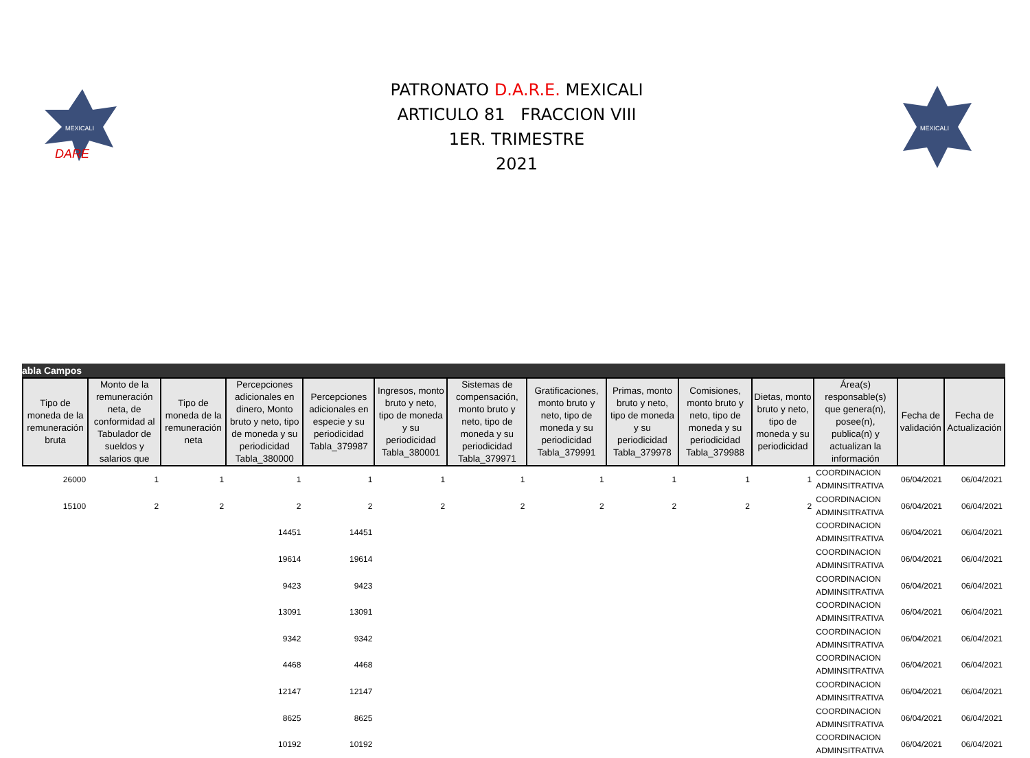MEXICALI
DARE
PATRONATO D.A.R.E. MEXICALI
ARTICULO 81 FRACCION VIII
1ER. TRIMESTRE
2021
MEXICALI
abla Campos
| Tipo de moneda de la remuneración bruta | Monto de la remuneración neta, de conformidad al Tabulador de sueldos y salarios que | Tipo de moneda de la remuneración neta | Percepciones adicionales en dinero, Monto bruto y neto, tipo de moneda y su periodicidad Tabla_380000 | Percepciones adicionales en especie y su periodicidad Tabla_379987 | Ingresos, monto bruto y neto, tipo de moneda y su periodicidad Tabla_380001 | Sistemas de compensación, monto bruto y neto, tipo de moneda y su periodicidad Tabla_379971 | Gratificaciones, monto bruto y neto, tipo de moneda y su periodicidad Tabla_379991 | Primas, monto bruto y neto, tipo de moneda y su periodicidad Tabla_379978 | Comisiones, monto bruto y neto, tipo de moneda y su periodicidad Tabla_379988 | Dietas, monto bruto y neto, tipo de moneda y su periodicidad | Área(s) responsable(s) que genera(n), posee(n), publica(n) y actualizan la información | Fecha de validación | Fecha de Actualización |
| --- | --- | --- | --- | --- | --- | --- | --- | --- | --- | --- | --- | --- | --- |
| 26000 | 1 | 1 | 1 | 1 | 1 | 1 | 1 | 1 | 1 | 1 | COORDINACION ADMINSITRATIVA | 06/04/2021 | 06/04/2021 |
| 15100 | 2 | 2 | 2 | 2 | 2 | 2 | 2 | 2 | 2 | 2 | COORDINACION ADMINSITRATIVA | 06/04/2021 | 06/04/2021 |
| | | | 14451 | 14451 | | | | | | | COORDINACION ADMINSITRATIVA | 06/04/2021 | 06/04/2021 |
| | | | 19614 | 19614 | | | | | | | COORDINACION ADMINSITRATIVA | 06/04/2021 | 06/04/2021 |
| | | | 9423 | 9423 | | | | | | | COORDINACION ADMINSITRATIVA | 06/04/2021 | 06/04/2021 |
| | | | 13091 | 13091 | | | | | | | COORDINACION ADMINSITRATIVA | 06/04/2021 | 06/04/2021 |
| | | | 9342 | 9342 | | | | | | | COORDINACION ADMINSITRATIVA | 06/04/2021 | 06/04/2021 |
| | | | 4468 | 4468 | | | | | | | COORDINACION ADMINSITRATIVA | 06/04/2021 | 06/04/2021 |
| | | | 12147 | 12147 | | | | | | | COORDINACION ADMINSITRATIVA | 06/04/2021 | 06/04/2021 |
| | | | 8625 | 8625 | | | | | | | COORDINACION ADMINSITRATIVA | 06/04/2021 | 06/04/2021 |
| | | | 10192 | 10192 | | | | | | | COORDINACION ADMINSITRATIVA | 06/04/2021 | 06/04/2021 |